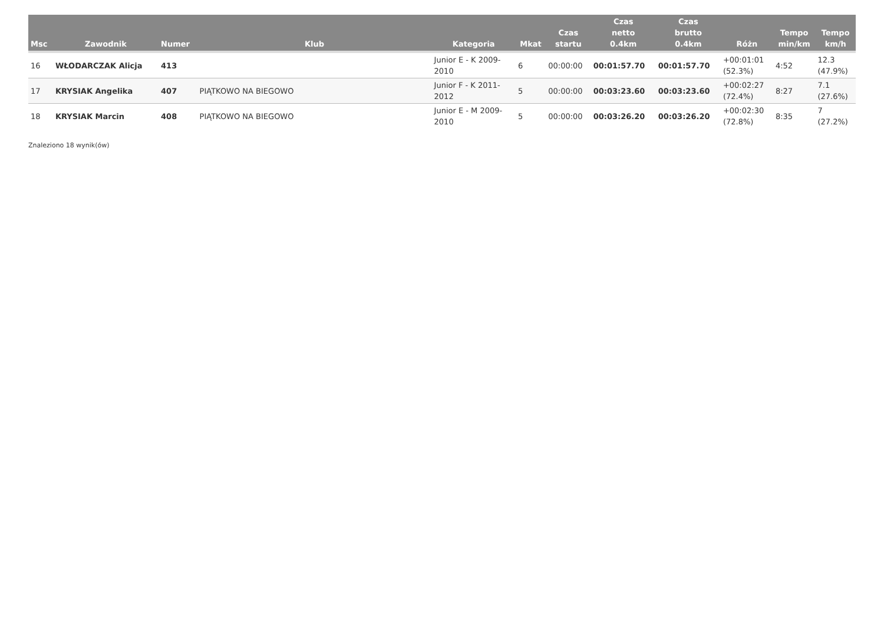| Msc | Zawodnik | Numer | Klub | Kategoria | Mkat | Czas startu | Czas netto 0.4km | Czas brutto 0.4km | Różn | Tempo min/km | Tempo km/h |
| --- | --- | --- | --- | --- | --- | --- | --- | --- | --- | --- | --- |
| 16 | WŁODARCZAK Alicja | 413 | | Junior E - K 2009- 2010 | 6 | 00:00:00 | 00:01:57.70 | 00:01:57.70 | +00:01:01 (52.3%) | 4:52 | 12.3 (47.9%) |
| 17 | KRYSIAK Angelika | 407 | PIĄTKOWO NA BIEGOWO | Junior F - K 2011- 2012 | 5 | 00:00:00 | 00:03:23.60 | 00:03:23.60 | +00:02:27 (72.4%) | 8:27 | 7.1 (27.6%) |
| 18 | KRYSIAK Marcin | 408 | PIĄTKOWO NA BIEGOWO | Junior E - M 2009- 2010 | 5 | 00:00:00 | 00:03:26.20 | 00:03:26.20 | +00:02:30 (72.8%) | 8:35 | 7 (27.2%) |
Znaleziono 18 wynik(ów)